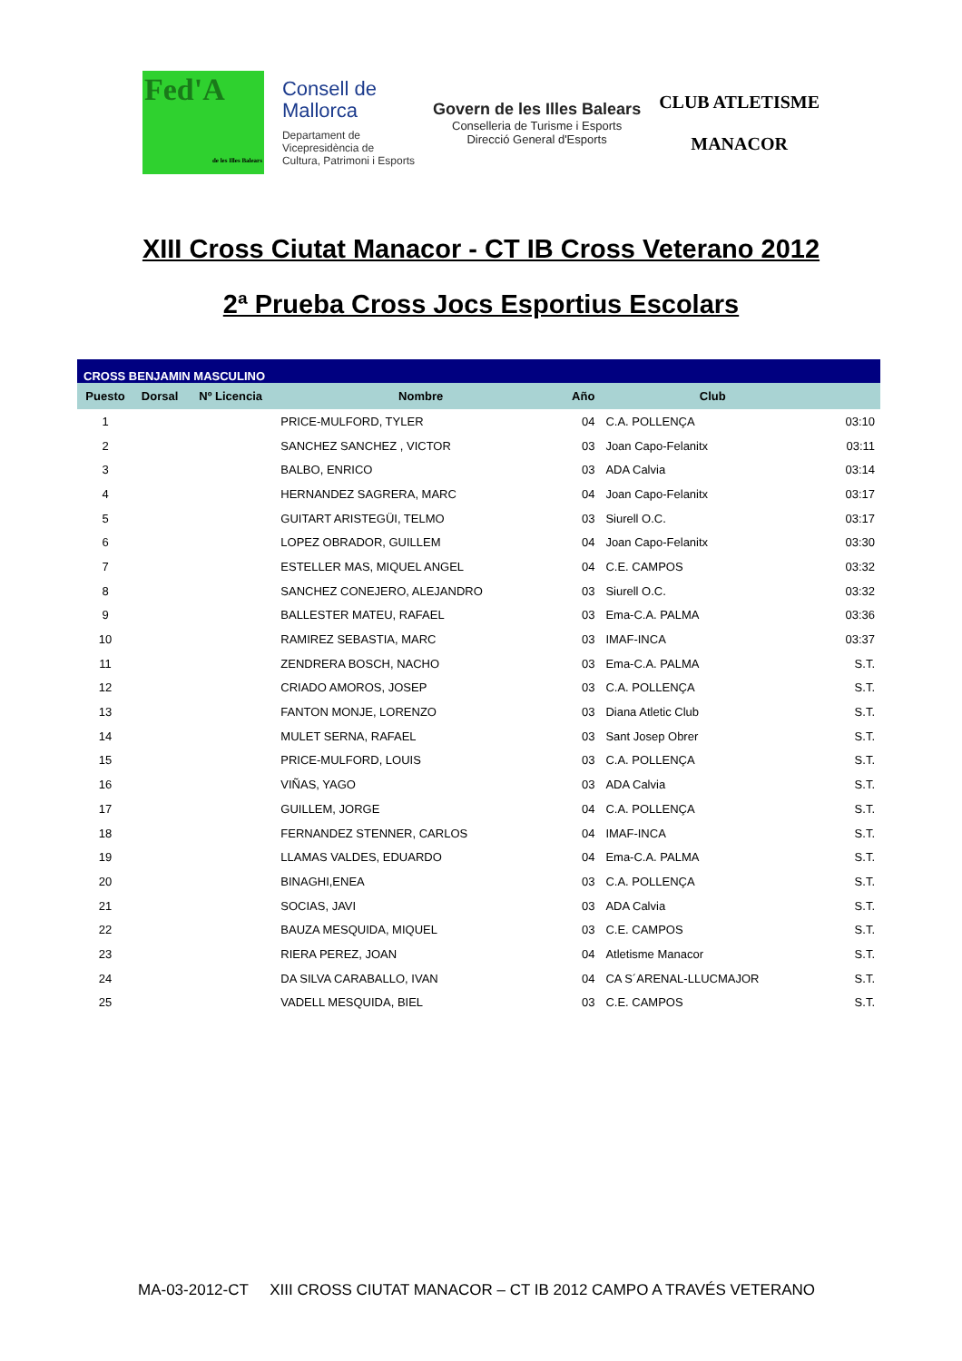Fed'A
de les Illes Balears
Consell de
Mallorca
Departament de
Vicepresidència de
Cultura, Patrimoni i Esports
Govern de les Illes Balears
Conselleria de Turisme i Esports
Direcció General d'Esports
CLUB ATLETISME
MANACOR
XIII Cross Ciutat Manacor - CT IB Cross Veterano 2012
2ª Prueba Cross Jocs Esportius Escolars
| CROSS BENJAMIN MASCULINO | | | | | | |
| Puesto | Dorsal | Nº Licencia | Nombre | Año | Club | |
| 1 | | | PRICE-MULFORD, TYLER | 04 | C.A. POLLENÇA | 03:10 |
| 2 | | | SANCHEZ SANCHEZ , VICTOR | 03 | Joan Capo-Felanitx | 03:11 |
| 3 | | | BALBO, ENRICO | 03 | ADA Calvia | 03:14 |
| 4 | | | HERNANDEZ SAGRERA, MARC | 04 | Joan Capo-Felanitx | 03:17 |
| 5 | | | GUITART ARISTEGÜI, TELMO | 03 | Siurell O.C. | 03:17 |
| 6 | | | LOPEZ OBRADOR, GUILLEM | 04 | Joan Capo-Felanitx | 03:30 |
| 7 | | | ESTELLER MAS, MIQUEL ANGEL | 04 | C.E. CAMPOS | 03:32 |
| 8 | | | SANCHEZ CONEJERO, ALEJANDRO | 03 | Siurell O.C. | 03:32 |
| 9 | | | BALLESTER MATEU, RAFAEL | 03 | Ema-C.A. PALMA | 03:36 |
| 10 | | | RAMIREZ SEBASTIA, MARC | 03 | IMAF-INCA | 03:37 |
| 11 | | | ZENDRERA BOSCH, NACHO | 03 | Ema-C.A. PALMA | S.T. |
| 12 | | | CRIADO AMOROS, JOSEP | 03 | C.A. POLLENÇA | S.T. |
| 13 | | | FANTON MONJE, LORENZO | 03 | Diana Atletic Club | S.T. |
| 14 | | | MULET SERNA, RAFAEL | 03 | Sant Josep Obrer | S.T. |
| 15 | | | PRICE-MULFORD, LOUIS | 03 | C.A. POLLENÇA | S.T. |
| 16 | | | VIÑAS, YAGO | 03 | ADA Calvia | S.T. |
| 17 | | | GUILLEM, JORGE | 04 | C.A. POLLENÇA | S.T. |
| 18 | | | FERNANDEZ STENNER, CARLOS | 04 | IMAF-INCA | S.T. |
| 19 | | | LLAMAS VALDES, EDUARDO | 04 | Ema-C.A. PALMA | S.T. |
| 20 | | | BINAGHI,ENEA | 03 | C.A. POLLENÇA | S.T. |
| 21 | | | SOCIAS, JAVI | 03 | ADA Calvia | S.T. |
| 22 | | | BAUZA MESQUIDA, MIQUEL | 03 | C.E. CAMPOS | S.T. |
| 23 | | | RIERA PEREZ, JOAN | 04 | Atletisme Manacor | S.T. |
| 24 | | | DA SILVA CARABALLO, IVAN | 04 | CA S´ARENAL-LLUCMAJOR | S.T. |
| 25 | | | VADELL MESQUIDA, BIEL | 03 | C.E. CAMPOS | S.T. |
MA-03-2012-CT XIII CROSS CIUTAT MANACOR – CT IB 2012 CAMPO A TRAVÉS VETERANO